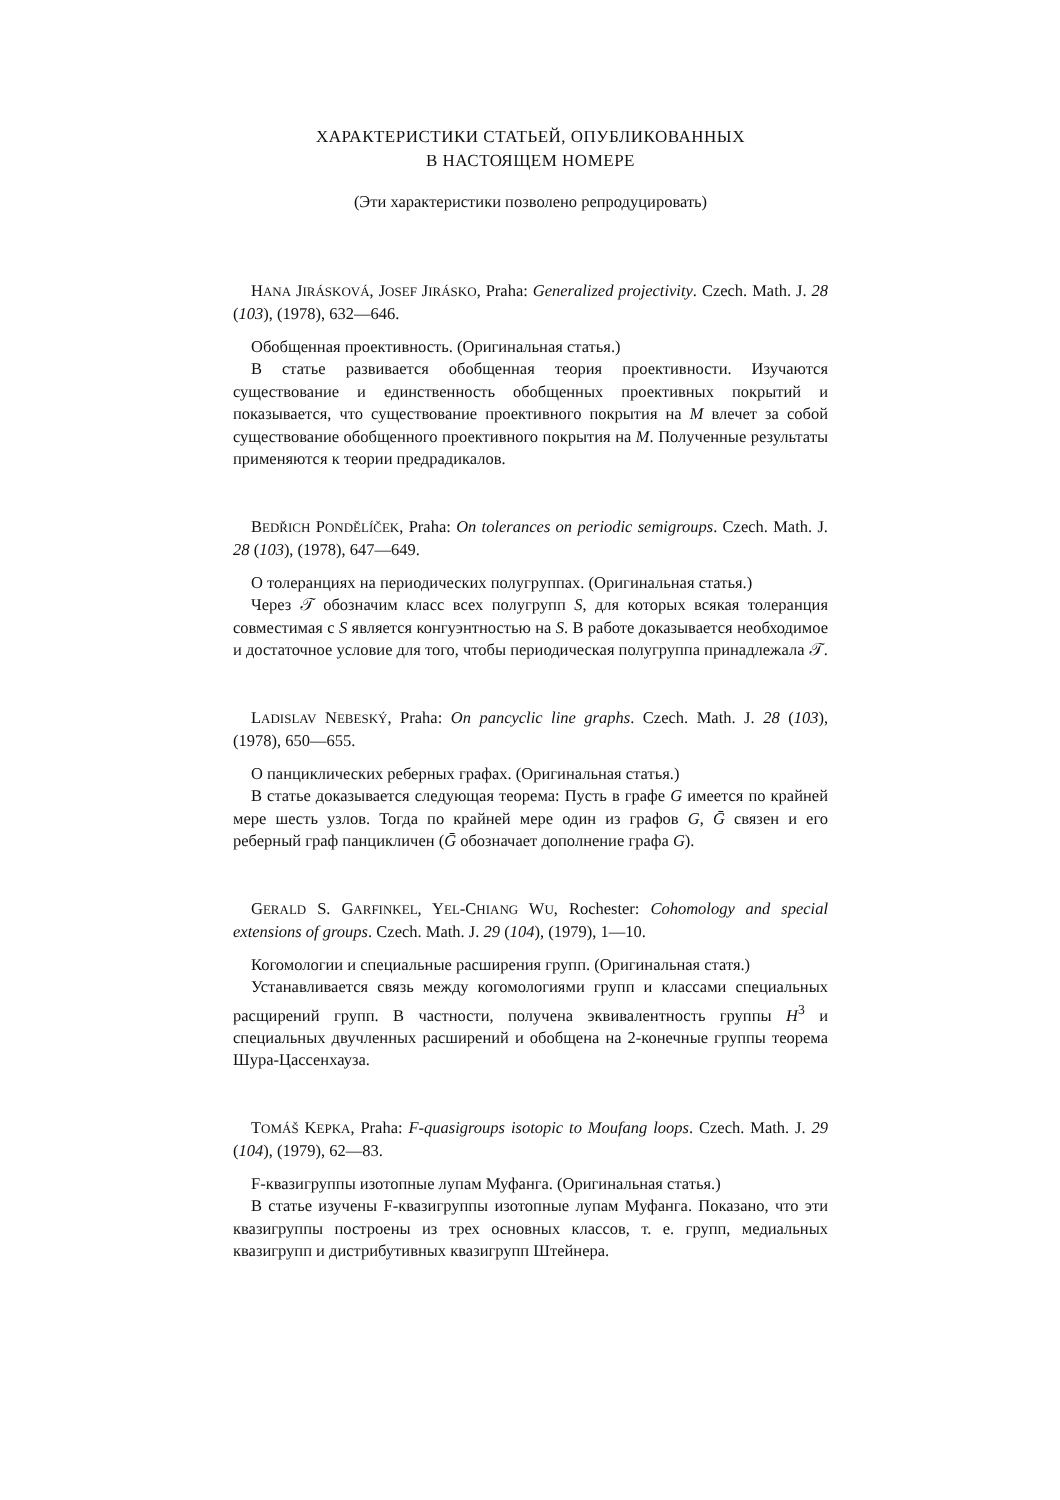ХАРАКТЕРИСТИКИ СТАТЬЕЙ, ОПУБЛИКОВАННЫХ
В НАСТОЯЩЕМ НОМЕРЕ
(Эти характеристики позволено репродуцировать)
HANA JIRÁSKOVÁ, JOSEF JIRÁSKO, Praha: Generalized projectivity. Czech. Math. J. 28 (103), (1978), 632—646.
Обобщенная проективность. (Оригинальная статья.)
В статье развивается обобщенная теория проективности. Изучаются существование и единственность обобщенных проективных покрытий и показывается, что существование проективного покрытия на M влечет за собой существование обобщенного проективного покрытия на M. Полученные результаты применяются к теории предрадикалов.
BEDŘICH PONDĚLÍČEK, Praha: On tolerances on periodic semigroups. Czech. Math. J. 28 (103), (1978), 647—649.
О толеранциях на периодических полугруппах. (Оригинальная статья.)
Через 𝒯 обозначим класс всех полугрупп S, для которых всякая толеранция совместимая с S является конгуэнтностью на S. В работе доказывается необходимое и достаточное условие для того, чтобы периодическая полугруппа принадлежала 𝒯.
LADISLAV NEBESKÝ, Praha: On pancyclic line graphs. Czech. Math. J. 28 (103), (1978), 650—655.
О панциклических реберных графах. (Оригинальная статья.)
В статье доказывается следующая теорема: Пусть в графе G имеется по крайней мере шесть узлов. Тогда по крайней мере один из графов G, Ḡ связен и его реберный граф панцикличен (Ḡ обозначает дополнение графа G).
GERALD S. GARFINKEL, YEL-CHIANG WU, Rochester: Cohomology and special extensions of groups. Czech. Math. J. 29 (104), (1979), 1—10.
Когомологии и специальные расширения групп. (Оригинальная статя.)
Устанавливается связь между когомологиями групп и классами специальных расщирений групп. В частности, получена эквивалентность группы H<sup>3</sup> и специальных двучленных расширений и обобщена на 2-конечные группы теорема Шура-Цассенхауза.
TOMÁŠ KEPKA, Praha: F-quasigroups isotopic to Moufang loops. Czech. Math. J. 29 (104), (1979), 62—83.
F-квазигруппы изотопные лупам Муфанга. (Оригинальная статья.)
В статье изучены F-квазигруппы изотопные лупам Муфанга. Показано, что эти квазигруппы построены из трех основных классов, т. е. групп, медиальных квазигрупп и дистрибутивных квазигрупп Штейнера.